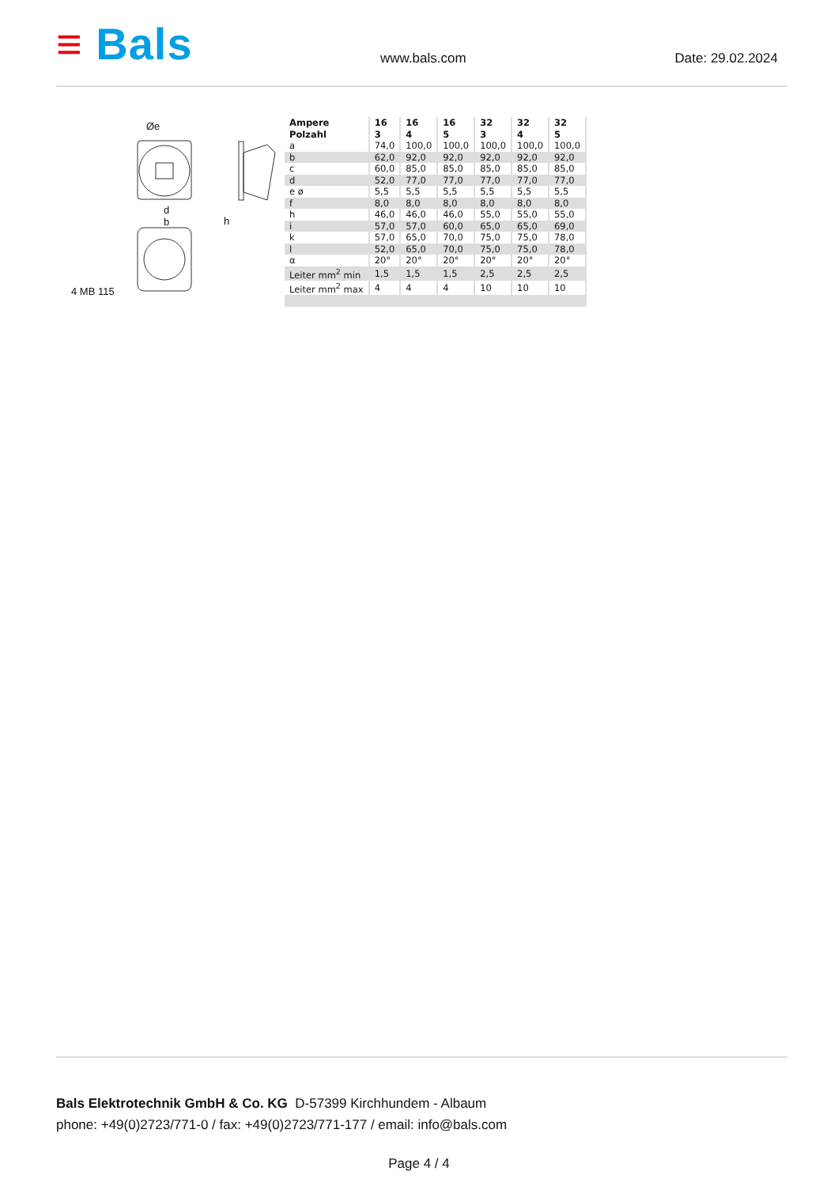≡ Bals
www.bals.com
Date: 29.02.2024
Øe
d
b
h
4 MB 115
| Ampere Polzahl | 16 3 | 16 4 | 16 5 | 32 3 | 32 4 | 32 5 |
| --- | --- | --- | --- | --- | --- | --- |
| a | 74,0 | 100,0 | 100,0 | 100,0 | 100,0 | 100,0 |
| b | 62,0 | 92,0 | 92,0 | 92,0 | 92,0 | 92,0 |
| c | 60,0 | 85,0 | 85,0 | 85,0 | 85,0 | 85,0 |
| d | 52,0 | 77,0 | 77,0 | 77,0 | 77,0 | 77,0 |
| e ø | 5,5 | 5,5 | 5,5 | 5,5 | 5,5 | 5,5 |
| f | 8,0 | 8,0 | 8,0 | 8,0 | 8,0 | 8,0 |
| h | 46,0 | 46,0 | 46,0 | 55,0 | 55,0 | 55,0 |
| i | 57,0 | 57,0 | 60,0 | 65,0 | 65,0 | 69,0 |
| k | 57,0 | 65,0 | 70,0 | 75,0 | 75,0 | 78,0 |
| l | 52,0 | 65,0 | 70,0 | 75,0 | 75,0 | 78,0 |
| α | 20° | 20° | 20° | 20° | 20° | 20° |
| Leiter mm<sup>2</sup> min | 1,5 | 1,5 | 1,5 | 2,5 | 2,5 | 2,5 |
| Leiter mm<sup>2</sup> max | 4 | 4 | 4 | 10 | 10 | 10 |
Bals Elektrotechnik GmbH & Co. KG D-57399 Kirchhundem - Albaum
phone: +49(0)2723/771-0 / fax: +49(0)2723/771-177 / email: info@bals.com
Page 4 / 4